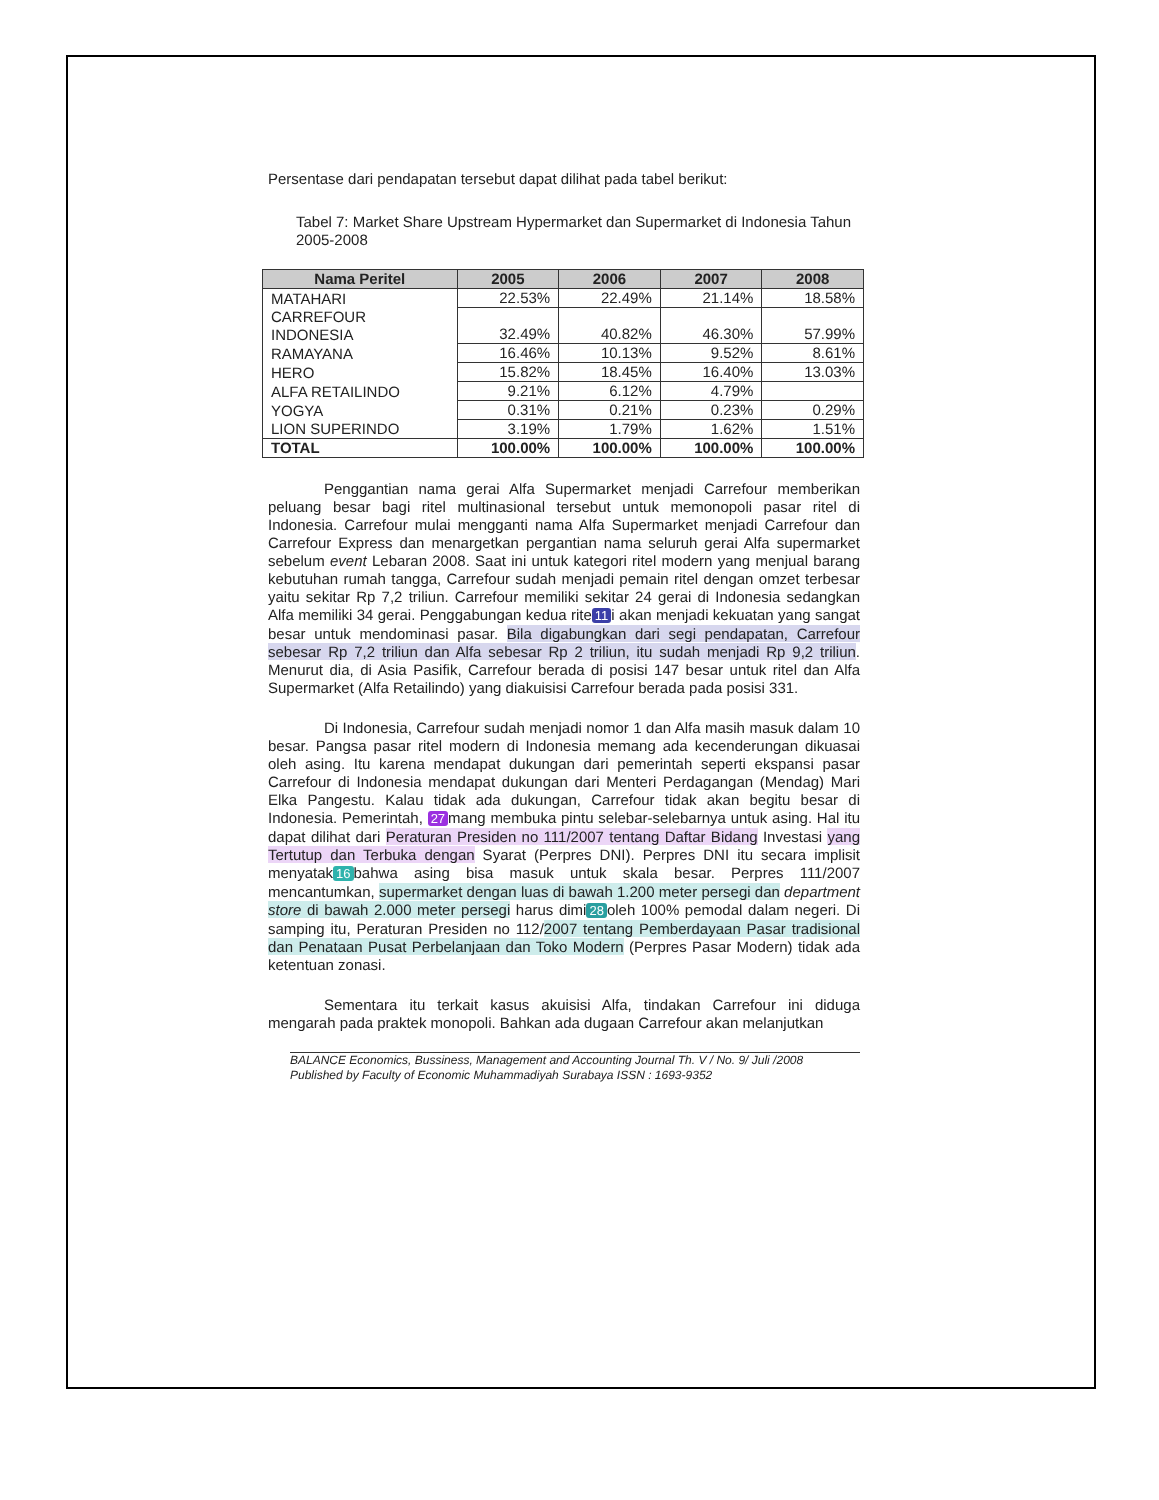Persentase dari pendapatan tersebut dapat dilihat pada tabel berikut:
Tabel 7: Market Share Upstream Hypermarket dan Supermarket di Indonesia Tahun 2005-2008
| Nama Peritel | 2005 | 2006 | 2007 | 2008 |
| --- | --- | --- | --- | --- |
| MATAHARI | 22.53% | 22.49% | 21.14% | 18.58% |
| CARREFOUR INDONESIA | 32.49% | 40.82% | 46.30% | 57.99% |
| RAMAYANA | 16.46% | 10.13% | 9.52% | 8.61% |
| HERO | 15.82% | 18.45% | 16.40% | 13.03% |
| ALFA RETAILINDO | 9.21% | 6.12% | 4.79% | |
| YOGYA | 0.31% | 0.21% | 0.23% | 0.29% |
| LION SUPERINDO | 3.19% | 1.79% | 1.62% | 1.51% |
| TOTAL | 100.00% | 100.00% | 100.00% | 100.00% |
Penggantian nama gerai Alfa Supermarket menjadi Carrefour memberikan peluang besar bagi ritel multinasional tersebut untuk memonopoli pasar ritel di Indonesia. Carrefour mulai mengganti nama Alfa Supermarket menjadi Carrefour dan Carrefour Express dan menargetkan pergantian nama seluruh gerai Alfa supermarket sebelum event Lebaran 2008. Saat ini untuk kategori ritel modern yang menjual barang kebutuhan rumah tangga, Carrefour sudah menjadi pemain ritel dengan omzet terbesar yaitu sekitar Rp 7,2 triliun. Carrefour memiliki sekitar 24 gerai di Indonesia sedangkan Alfa memiliki 34 gerai. Penggabungan kedua rite 11 i akan menjadi kekuatan yang sangat besar untuk mendominasi pasar. Bila digabungkan dari segi pendapatan, Carrefour sebesar Rp 7,2 triliun dan Alfa sebesar Rp 2 triliun, itu sudah menjadi Rp 9,2 triliun. Menurut dia, di Asia Pasifik, Carrefour berada di posisi 147 besar untuk ritel dan Alfa Supermarket (Alfa Retailindo) yang diakuisisi Carrefour berada pada posisi 331.
Di Indonesia, Carrefour sudah menjadi nomor 1 dan Alfa masih masuk dalam 10 besar. Pangsa pasar ritel modern di Indonesia memang ada kecenderungan dikuasai oleh asing. Itu karena mendapat dukungan dari pemerintah seperti ekspansi pasar Carrefour di Indonesia mendapat dukungan dari Menteri Perdagangan (Mendag) Mari Elka Pangestu. Kalau tidak ada dukungan, Carrefour tidak akan begitu besar di Indonesia. Pemerintah, 27 mang membuka pintu selebar-selebarnya untuk asing. Hal itu dapat dilihat dari Peraturan Presiden no 111/2007 tentang Daftar Bidang Investasi yang Tertutup dan Terbuka dengan Syarat (Perpres DNI). Perpres DNI itu secara implisit menyatak 16 bahwa asing bisa masuk untuk skala besar. Perpres 111/2007 mencantumkan, supermarket dengan luas di bawah 1.200 meter persegi dan department store di bawah 2.000 meter persegi harus dimi 28 oleh 100% pemodal dalam negeri. Di samping itu, Peraturan Presiden no 112/2007 tentang Pemberdayaan Pasar tradisional dan Penataan Pusat Perbelanjaan dan Toko Modern (Perpres Pasar Modern) tidak ada ketentuan zonasi.
Sementara itu terkait kasus akuisisi Alfa, tindakan Carrefour ini diduga mengarah pada praktek monopoli. Bahkan ada dugaan Carrefour akan melanjutkan
BALANCE Economics, Bussiness, Management and Accounting Journal Th. V / No. 9/ Juli /2008
Published by Faculty of Economic Muhammadiyah Surabaya ISSN : 1693-9352